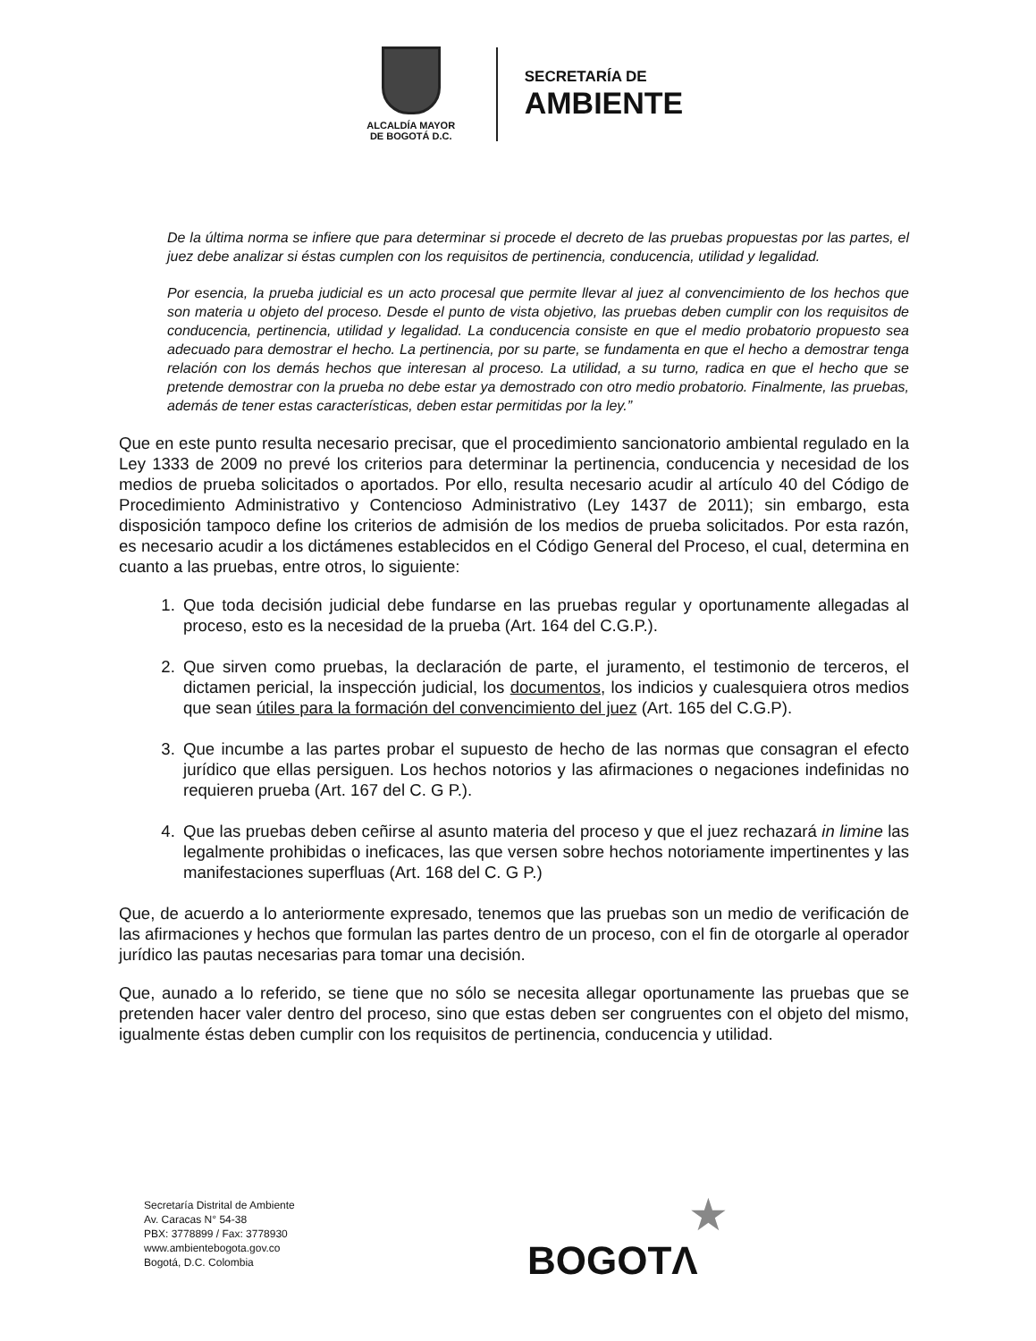ALCALDÍA MAYOR
DE BOGOTÁ D.C.
SECRETARÍA DE
AMBIENTE
De la última norma se infiere que para determinar si procede el decreto de las pruebas propuestas por las partes, el juez debe analizar si éstas cumplen con los requisitos de pertinencia, conducencia, utilidad y legalidad.
Por esencia, la prueba judicial es un acto procesal que permite llevar al juez al convencimiento de los hechos que son materia u objeto del proceso. Desde el punto de vista objetivo, las pruebas deben cumplir con los requisitos de conducencia, pertinencia, utilidad y legalidad. La conducencia consiste en que el medio probatorio propuesto sea adecuado para demostrar el hecho. La pertinencia, por su parte, se fundamenta en que el hecho a demostrar tenga relación con los demás hechos que interesan al proceso. La utilidad, a su turno, radica en que el hecho que se pretende demostrar con la prueba no debe estar ya demostrado con otro medio probatorio. Finalmente, las pruebas, además de tener estas características, deben estar permitidas por la ley.”
Que en este punto resulta necesario precisar, que el procedimiento sancionatorio ambiental regulado en la Ley 1333 de 2009 no prevé los criterios para determinar la pertinencia, conducencia y necesidad de los medios de prueba solicitados o aportados. Por ello, resulta necesario acudir al artículo 40 del Código de Procedimiento Administrativo y Contencioso Administrativo (Ley 1437 de 2011); sin embargo, esta disposición tampoco define los criterios de admisión de los medios de prueba solicitados. Por esta razón, es necesario acudir a los dictámenes establecidos en el Código General del Proceso, el cual, determina en cuanto a las pruebas, entre otros, lo siguiente:
1. Que toda decisión judicial debe fundarse en las pruebas regular y oportunamente allegadas al proceso, esto es la necesidad de la prueba (Art. 164 del C.G.P.).
2. Que sirven como pruebas, la declaración de parte, el juramento, el testimonio de terceros, el dictamen pericial, la inspección judicial, los documentos, los indicios y cualesquiera otros medios que sean útiles para la formación del convencimiento del juez (Art. 165 del C.G.P).
3. Que incumbe a las partes probar el supuesto de hecho de las normas que consagran el efecto jurídico que ellas persiguen. Los hechos notorios y las afirmaciones o negaciones indefinidas no requieren prueba (Art. 167 del C. G P.).
4. Que las pruebas deben ceñirse al asunto materia del proceso y que el juez rechazará in limine las legalmente prohibidas o ineficaces, las que versen sobre hechos notoriamente impertinentes y las manifestaciones superfluas (Art. 168 del C. G P.)
Que, de acuerdo a lo anteriormente expresado, tenemos que las pruebas son un medio de verificación de las afirmaciones y hechos que formulan las partes dentro de un proceso, con el fin de otorgarle al operador jurídico las pautas necesarias para tomar una decisión.
Que, aunado a lo referido, se tiene que no sólo se necesita allegar oportunamente las pruebas que se pretenden hacer valer dentro del proceso, sino que estas deben ser congruentes con el objeto del mismo, igualmente éstas deben cumplir con los requisitos de pertinencia, conducencia y utilidad.
Secretaría Distrital de Ambiente
Av. Caracas N° 54-38
PBX: 3778899 / Fax: 3778930
www.ambientebogota.gov.co
Bogotá, D.C. Colombia
★
BOGOTΛ